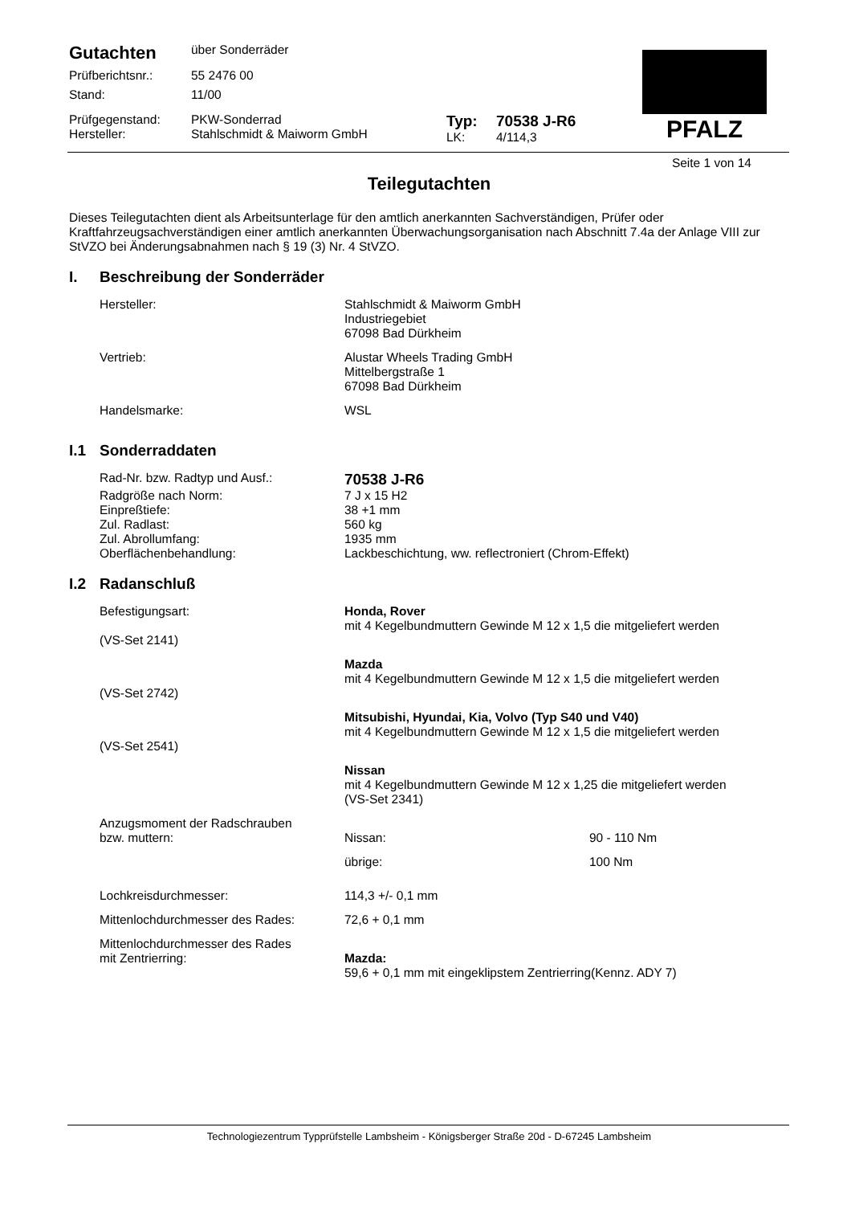PFALZ
| Gutachten | über Sonderräder | | |
| Prüfberichtsnr.: | 55 2476 00 | | |
| Stand: | 11/00 | | |
| Prüfgegenstand: Hersteller: | PKW-Sonderrad Stahlschmidt & Maiworm GmbH | Typ: LK: | 70538 J-R6 4/114,3 |
Seite 1 von 14
Teilegutachten
Dieses Teilegutachten dient als Arbeitsunterlage für den amtlich anerkannten Sachverständigen, Prüfer oder Kraftfahrzeugsachverständigen einer amtlich anerkannten Überwachungsorganisation nach Abschnitt 7.4a der Anlage VIII zur StVZO bei Änderungsabnahmen nach § 19 (3) Nr. 4 StVZO.
I. Beschreibung der Sonderräder
| Hersteller: | Stahlschmidt & Maiworm GmbH Industriegebiet 67098 Bad Dürkheim |
| Vertrieb: | Alustar Wheels Trading GmbH Mittelbergstraße 1 67098 Bad Dürkheim |
| Handelsmarke: | WSL |
I.1 Sonderraddaten
| Rad-Nr. bzw. Radtyp und Ausf.: | 70538 J-R6 |
| Radgröße nach Norm: | 7 J x 15 H2 |
| Einpreßtiefe: | 38 +1 mm |
| Zul. Radlast: | 560 kg |
| Zul. Abrollumfang: | 1935 mm |
| Oberflächenbehandlung: | Lackbeschichtung, ww. reflectroniert (Chrom-Effekt) |
I.2 Radanschluß
| Befestigungsart: (VS-Set 2141) | Honda, Rover mit 4 Kegelbundmuttern Gewinde M 12 x 1,5 die mitgeliefert werden |
| (VS-Set 2742) | Mazda mit 4 Kegelbundmuttern Gewinde M 12 x 1,5 die mitgeliefert werden |
| (VS-Set 2541) | Mitsubishi, Hyundai, Kia, Volvo (Typ S40 und V40) mit 4 Kegelbundmuttern Gewinde M 12 x 1,5 die mitgeliefert werden |
| | Nissan mit 4 Kegelbundmuttern Gewinde M 12 x 1,25 die mitgeliefert werden (VS-Set 2341) |
| Anzugsmoment der Radschrauben bzw. muttern: | / Nissan: / 90 - 110 Nm / / übrige: / 100 Nm / |
| Lochkreisdurchmesser: | 114,3 +/- 0,1 mm |
| Mittenlochdurchmesser des Rades: | 72,6 + 0,1 mm |
| Mittenlochdurchmesser des Rades mit Zentrierring: | Mazda: 59,6 + 0,1 mm mit eingeklipstem Zentrierring(Kennz. ADY 7) |
Technologiezentrum Typprüfstelle Lambsheim - Königsberger Straße 20d - D-67245 Lambsheim